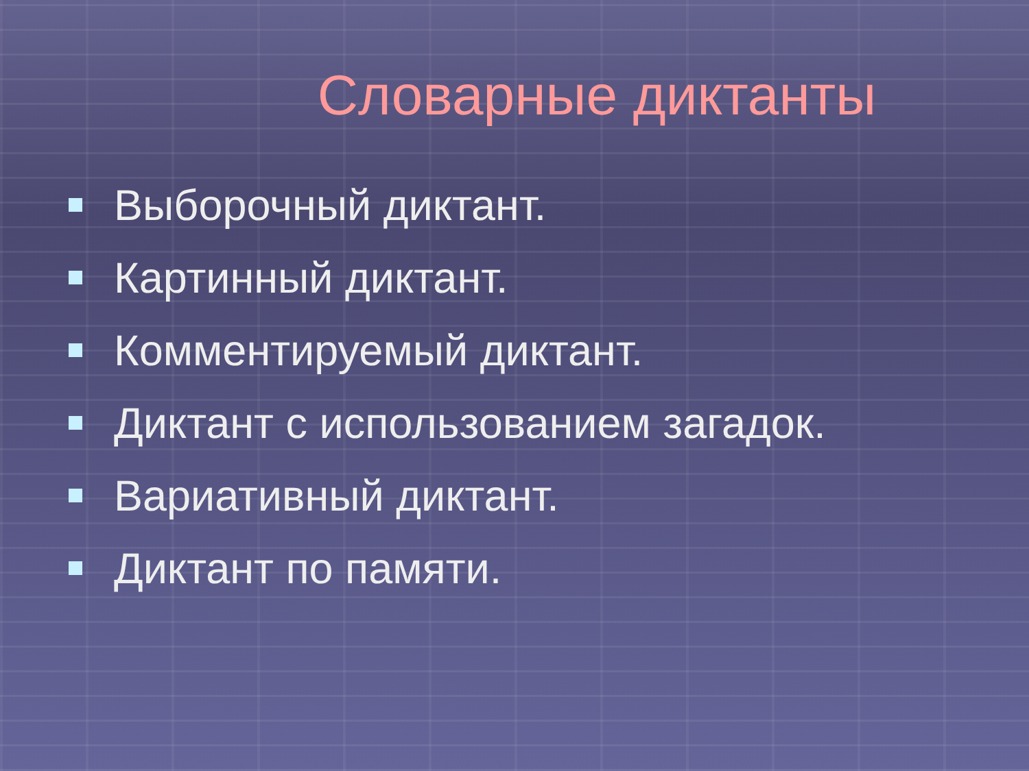Словарные диктанты
Выборочный диктант.
Картинный диктант.
Комментируемый диктант.
Диктант с использованием загадок.
Вариативный диктант.
Диктант по памяти.